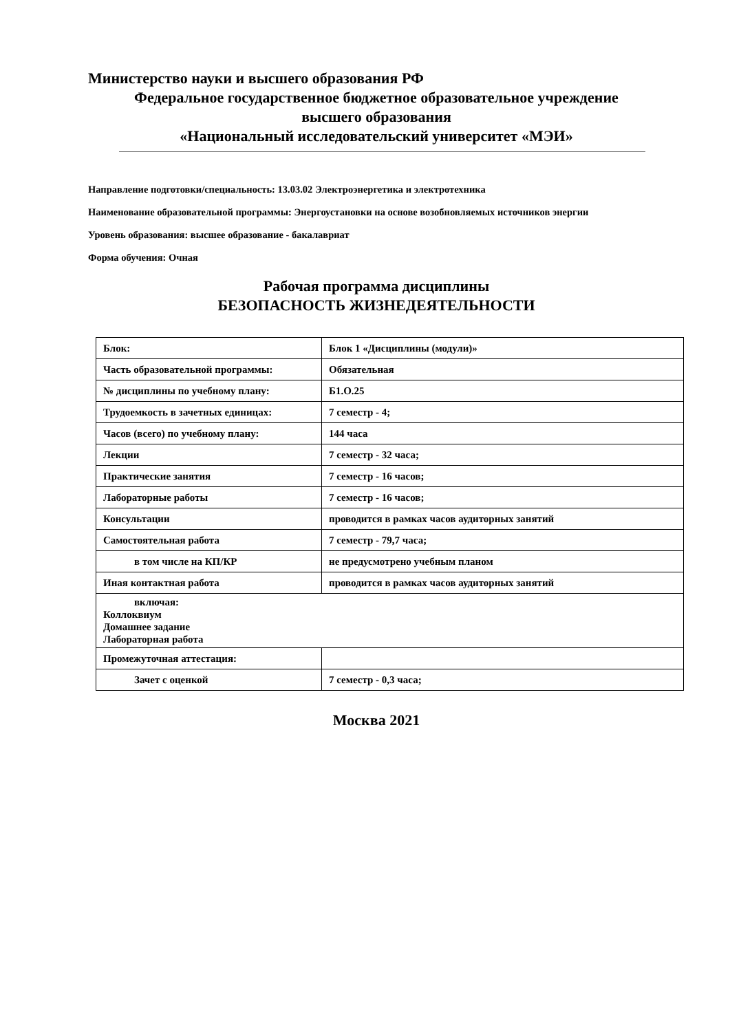Министерство науки и высшего образования РФ
Федеральное государственное бюджетное образовательное учреждение
высшего образования
«Национальный исследовательский университет «МЭИ»
Направление подготовки/специальность: 13.03.02 Электроэнергетика и электротехника
Наименование образовательной программы: Энергоустановки на основе возобновляемых источников энергии
Уровень образования: высшее образование - бакалавриат
Форма обучения: Очная
Рабочая программа дисциплины
БЕЗОПАСНОСТЬ ЖИЗНЕДЕЯТЕЛЬНОСТИ
| Блок: | Блок 1 «Дисциплины (модули)» |
| Часть образовательной программы: | Обязательная |
| № дисциплины по учебному плану: | Б1.О.25 |
| Трудоемкость в зачетных единицах: | 7 семестр - 4; |
| Часов (всего) по учебному плану: | 144 часа |
| Лекции | 7 семестр - 32 часа; |
| Практические занятия | 7 семестр - 16 часов; |
| Лабораторные работы | 7 семестр - 16 часов; |
| Консультации | проводится в рамках часов аудиторных занятий |
| Самостоятельная работа | 7 семестр - 79,7 часа; |
| в том числе на КП/КР | не предусмотрено учебным планом |
| Иная контактная работа | проводится в рамках часов аудиторных занятий |
| включая: Коллоквиум Домашнее задание Лабораторная работа | |
| Промежуточная аттестация: | |
| Зачет с оценкой | 7 семестр - 0,3 часа; |
Москва 2021